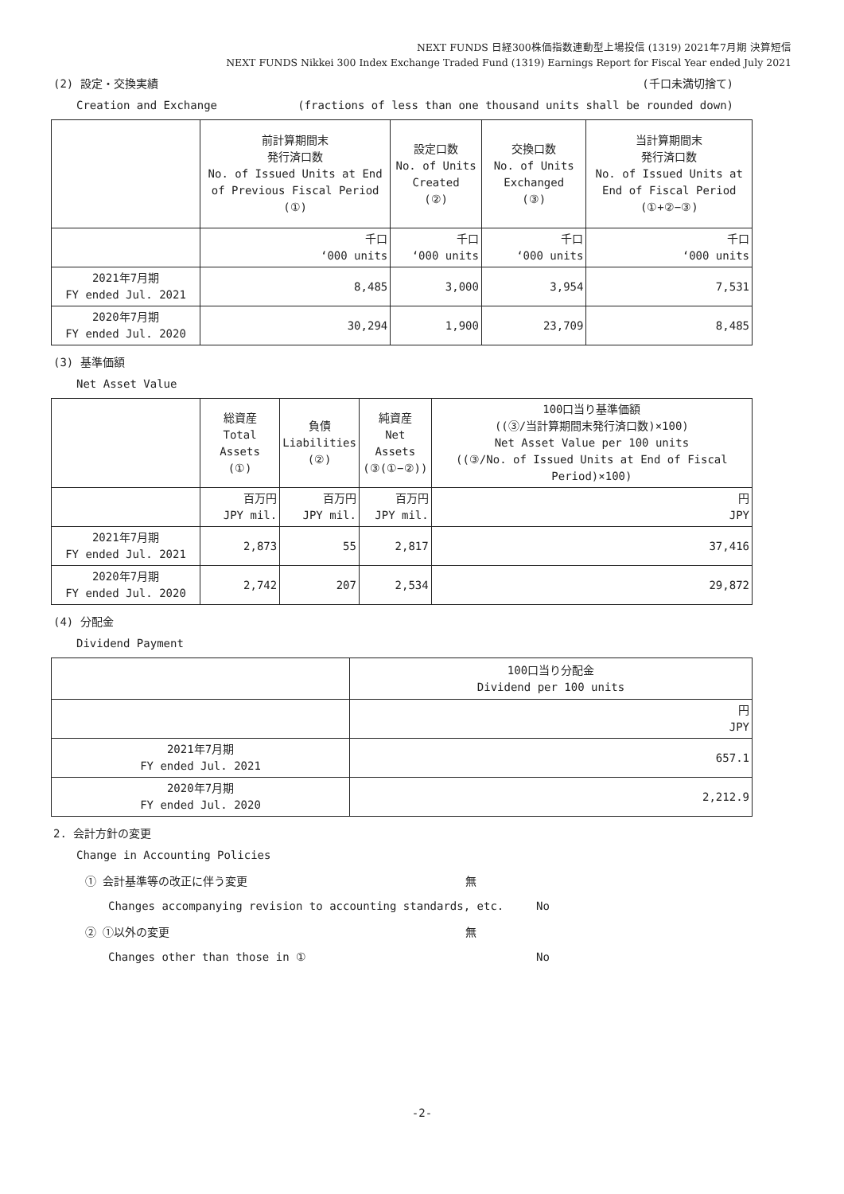NEXT FUNDS 日経300株価指数連動型上場投信 (1319) 2021年7月期 決算短信
NEXT FUNDS Nikkei 300 Index Exchange Traded Fund (1319) Earnings Report for Fiscal Year ended July 2021
(2) 設定・交換実績 (千口未満切捨て)
Creation and Exchange (fractions of less than one thousand units shall be rounded down)
| | 前計算期間末 発行済口数 No. of Issued Units at End of Previous Fiscal Period (①) | 設定口数 No. of Units Created (②) | 交換口数 No. of Units Exchanged (③) | 当計算期間末 発行済口数 No. of Issued Units at End of Fiscal Period (①+②−③) |
| --- | --- | --- | --- | --- |
| | 千口 ‘000 units | 千口 ‘000 units | 千口 ‘000 units | 千口 ‘000 units |
| 2021年7月期 FY ended Jul. 2021 | 8,485 | 3,000 | 3,954 | 7,531 |
| 2020年7月期 FY ended Jul. 2020 | 30,294 | 1,900 | 23,709 | 8,485 |
(3) 基準価額
Net Asset Value
| | 総資産 Total Assets (①) | 負債 Liabilities (②) | 純資産 Net Assets (③(①−②)) | 100口当り基準価額 ((③/当計算期間末発行済口数)×100) Net Asset Value per 100 units ((③/No. of Issued Units at End of Fiscal Period)×100) |
| --- | --- | --- | --- | --- |
| | 百万円 JPY mil. | 百万円 JPY mil. | 百万円 JPY mil. | 円 JPY |
| 2021年7月期 FY ended Jul. 2021 | 2,873 | 55 | 2,817 | 37,416 |
| 2020年7月期 FY ended Jul. 2020 | 2,742 | 207 | 2,534 | 29,872 |
(4) 分配金
Dividend Payment
| | 100口当り分配金 Dividend per 100 units |
| --- | --- |
| | 円 JPY |
| 2021年7月期 FY ended Jul. 2021 | 657.1 |
| 2020年7月期 FY ended Jul. 2020 | 2,212.9 |
2. 会計方針の変更
Change in Accounting Policies
① 会計基準等の改正に伴う変更 無
Changes accompanying revision to accounting standards, etc. No
② ①以外の変更 無
Changes other than those in ① No
-2-